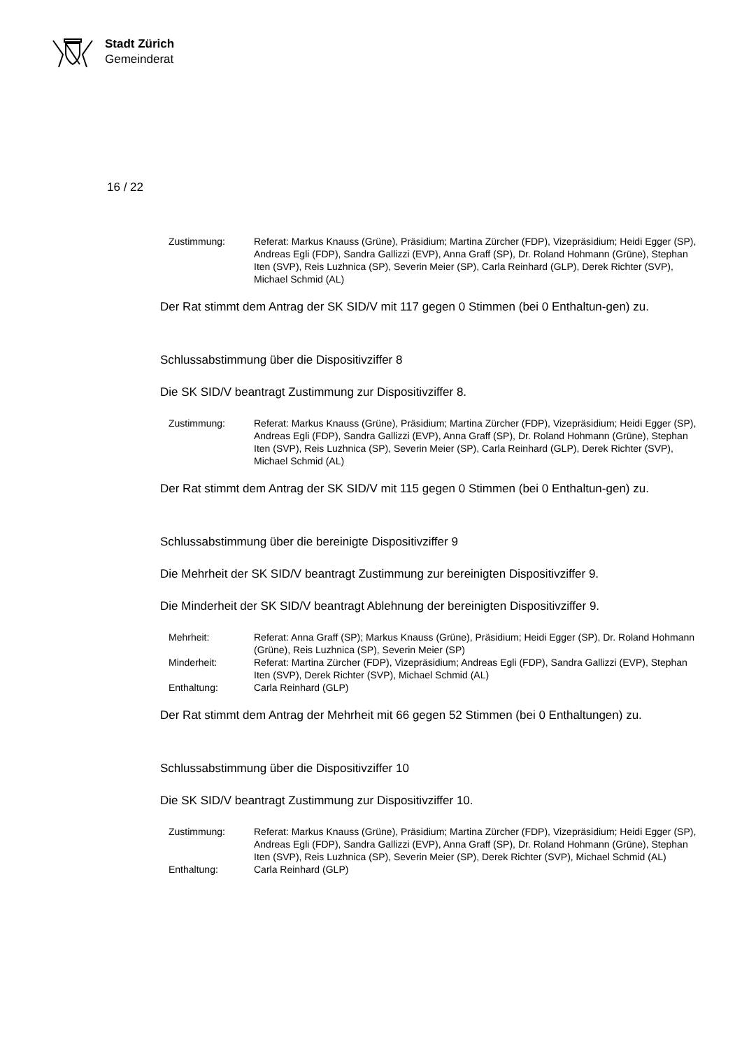Stadt Zürich
Gemeinderat
16 / 22
| Zustimmung: | Referat: Markus Knauss (Grüne), Präsidium; Martina Zürcher (FDP), Vizepräsidium; Heidi Egger (SP), Andreas Egli (FDP), Sandra Gallizzi (EVP), Anna Graff (SP), Dr. Roland Hohmann (Grüne), Stephan Iten (SVP), Reis Luzhnica (SP), Severin Meier (SP), Carla Reinhard (GLP), Derek Richter (SVP), Michael Schmid (AL) |
Der Rat stimmt dem Antrag der SK SID/V mit 117 gegen 0 Stimmen (bei 0 Enthaltun-gen) zu.
Schlussabstimmung über die Dispositivziffer 8
Die SK SID/V beantragt Zustimmung zur Dispositivziffer 8.
| Zustimmung: | Referat: Markus Knauss (Grüne), Präsidium; Martina Zürcher (FDP), Vizepräsidium; Heidi Egger (SP), Andreas Egli (FDP), Sandra Gallizzi (EVP), Anna Graff (SP), Dr. Roland Hohmann (Grüne), Stephan Iten (SVP), Reis Luzhnica (SP), Severin Meier (SP), Carla Reinhard (GLP), Derek Richter (SVP), Michael Schmid (AL) |
Der Rat stimmt dem Antrag der SK SID/V mit 115 gegen 0 Stimmen (bei 0 Enthaltun-gen) zu.
Schlussabstimmung über die bereinigte Dispositivziffer 9
Die Mehrheit der SK SID/V beantragt Zustimmung zur bereinigten Dispositivziffer 9.
Die Minderheit der SK SID/V beantragt Ablehnung der bereinigten Dispositivziffer 9.
| Mehrheit: | Referat: Anna Graff (SP); Markus Knauss (Grüne), Präsidium; Heidi Egger (SP), Dr. Roland Hohmann (Grüne), Reis Luzhnica (SP), Severin Meier (SP) |
| Minderheit: | Referat: Martina Zürcher (FDP), Vizepräsidium; Andreas Egli (FDP), Sandra Gallizzi (EVP), Stephan Iten (SVP), Derek Richter (SVP), Michael Schmid (AL) |
| Enthaltung: | Carla Reinhard (GLP) |
Der Rat stimmt dem Antrag der Mehrheit mit 66 gegen 52 Stimmen (bei 0 Enthaltungen) zu.
Schlussabstimmung über die Dispositivziffer 10
Die SK SID/V beantragt Zustimmung zur Dispositivziffer 10.
| Zustimmung: | Referat: Markus Knauss (Grüne), Präsidium; Martina Zürcher (FDP), Vizepräsidium; Heidi Egger (SP), Andreas Egli (FDP), Sandra Gallizzi (EVP), Anna Graff (SP), Dr. Roland Hohmann (Grüne), Stephan Iten (SVP), Reis Luzhnica (SP), Severin Meier (SP), Derek Richter (SVP), Michael Schmid (AL) |
| Enthaltung: | Carla Reinhard (GLP) |